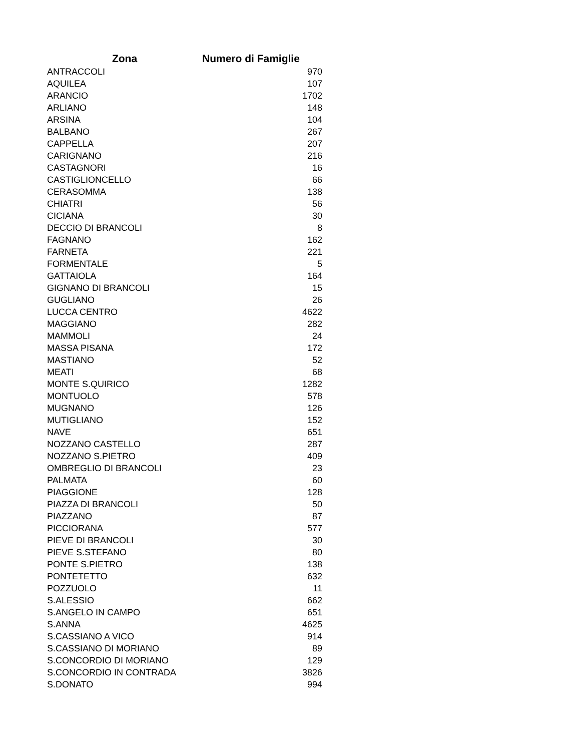| Zona | Numero di Famiglie |
| --- | --- |
| ANTRACCOLI | 970 |
| AQUILEA | 107 |
| ARANCIO | 1702 |
| ARLIANO | 148 |
| ARSINA | 104 |
| BALBANO | 267 |
| CAPPELLA | 207 |
| CARIGNANO | 216 |
| CASTAGNORI | 16 |
| CASTIGLIONCELLO | 66 |
| CERASOMMA | 138 |
| CHIATRI | 56 |
| CICIANA | 30 |
| DECCIO DI BRANCOLI | 8 |
| FAGNANO | 162 |
| FARNETA | 221 |
| FORMENTALE | 5 |
| GATTAIOLA | 164 |
| GIGNANO DI BRANCOLI | 15 |
| GUGLIANO | 26 |
| LUCCA CENTRO | 4622 |
| MAGGIANO | 282 |
| MAMMOLI | 24 |
| MASSA PISANA | 172 |
| MASTIANO | 52 |
| MEATI | 68 |
| MONTE S.QUIRICO | 1282 |
| MONTUOLO | 578 |
| MUGNANO | 126 |
| MUTIGLIANO | 152 |
| NAVE | 651 |
| NOZZANO CASTELLO | 287 |
| NOZZANO S.PIETRO | 409 |
| OMBREGLIO DI BRANCOLI | 23 |
| PALMATA | 60 |
| PIAGGIONE | 128 |
| PIAZZA DI BRANCOLI | 50 |
| PIAZZANO | 87 |
| PICCIORANA | 577 |
| PIEVE DI BRANCOLI | 30 |
| PIEVE S.STEFANO | 80 |
| PONTE S.PIETRO | 138 |
| PONTETETTO | 632 |
| POZZUOLO | 11 |
| S.ALESSIO | 662 |
| S.ANGELO IN CAMPO | 651 |
| S.ANNA | 4625 |
| S.CASSIANO A VICO | 914 |
| S.CASSIANO DI MORIANO | 89 |
| S.CONCORDIO DI MORIANO | 129 |
| S.CONCORDIO IN CONTRADA | 3826 |
| S.DONATO | 994 |